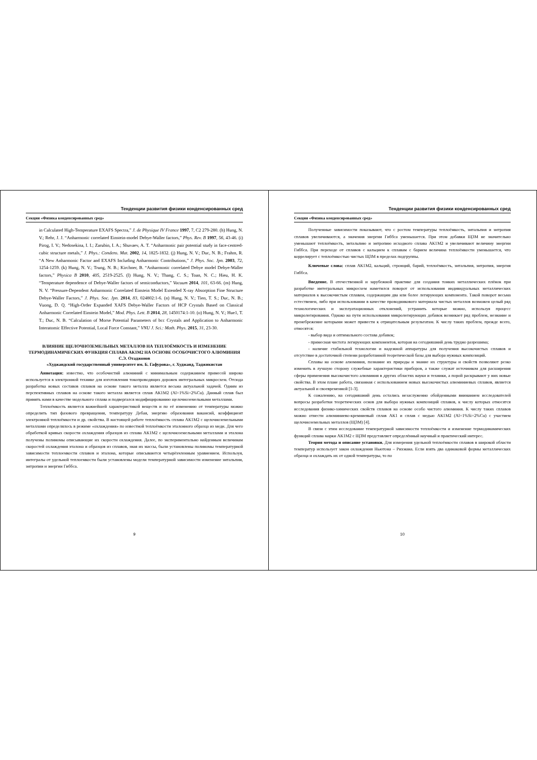Тенденции развития физики конденсированных сред
Секция «Физика конденсированных сред»
in Calculated High-Temperature EXAFS Spectra,” J. de Physique IV France 1997, 7, C2 279-280. (h) Hung, N. V.; Rehr, J. J. “Anharmonic correlated Einstein-model Debye-Waller factors,” Phys. Rev. B 1997, 56, 43-46. (i) Pirog, I. V.; Nedosekina, I. I.; Zarubin, I. A.; Shuvaev, A. T. “Anharmonic pair potential study in face-centred-cubic structure metals,” J. Phys.: Condens. Mat. 2002, 14, 1825-1832. (j) Hung, N. V.; Duc, N. B.; Frahm, R. “A New Anharmonic Factor and EXAFS Including Anharmonic Contributions,” J. Phys. Soc. Jpn. 2003, 72, 1254-1259. (k) Hung, N. V.; Trung, N. B.; Kirchner, B. “Anharmonic correlated Debye model Debye-Waller factors,” Physica B 2010, 405, 2519-2525. (l) Hung, N. V.; Thang, C. S.; Toan, N. C.; Hieu, H. K. “Temperature dependence of Debye-Waller factors of semiconductors,” Vacuum 2014, 101, 63-66. (m) Hung, N. V. “Pressure-Dependent Anharmonic Correlated Einstein Model Extended X-ray Absorption Fine Structure Debye-Waller Factors,” J. Phys. Soc. Jpn. 2014, 83, 024802:1-6. (n) Hung, N. V.; Tien, T. S.; Duc, N. B.; Vuong, D. Q. “High-Order Expanded XAFS Debye-Waller Factors of HCP Crystals Based on Classical Anharmonic Correlated Einstein Model,” Mod. Phys. Lett. B 2014, 28, 1450174:1-10. (o) Hung, N. V.; Hue1, T. T.; Duc, N. B. “Calculation of Morse Potential Parameters of bcc Crystals and Application to Anharmonic Interatomic Effective Potential, Local Force Constant,” VNU J. Sci.: Math. Phys. 2015, 31, 23-30.
ВЛИЯНИЕ ЩЕЛОЧНОЗЕМЕЛЬНЫХ МЕТАЛЛОВ НА ТЕПЛОЁМКОСТЬ И ИЗМЕНЕНИЕ ТЕРМОДИНАМИЧЕСКИХ ФУНКЦИЯ СПЛАВА АК1М2 НА ОСНОВЕ ОСОБОЧИСТОГО АЛЮМИНИЯ
С.Э. Отаджонов
«Худжандский государственный университет им. Б. Гафурова», г. Худжанд, Таджикистан
Аннотация: известно, что особочистий алюминий с минимальным содержанием примесей широко используется в электронной технике для изготовления токопроводящих дорожек интегральных микросхем. Отсюда разработка новых составов сплавов на основе такого металла является весьма актуальной задачей. Одним из перспективных сплавов на основе такого металла является сплав АК1М2 (Al+1%Si+2%Cu). Данный сплав был принять нами в качестве модельного сплава и подвергался модифицированию щелочноземельными металлами.
Теплоёмкость является важнейшей характеристикой веществ и по её изменению от температуры можно определить тип фазового превращения, температуру Дебая, энергию образования вакансий, коэффициент электронной теплоёмкости и др. свойства. В настоящей работе теплоёмкость сплава АК1М2 с щелочноземельными металлами определялось в режиме «охлаждения» по известной теплоёмкости эталонного образца из меди. Для чего обработкой кривых скорости охлаждения образцов из сплава АК1М2 с щелочноземельными металлами и эталона получены полиномы описывающие их скорости охлаждения. Далее, по экспериментально найденным величинам скоростей охлаждения эталона и образцов из сплавов, зная их массы, были установлены полиномы температурной зависимости теплоемкости сплавов и эталона, которые описываются четырёхчленным уравнением. Используя, интегралы от удельной теплоемкости были установлены модели температурной зависимости изменение энтальпии, энтропии и энергии Гиббса.
9
Тенденции развития физики конденсированных сред
Секция «Физика конденсированных сред»
Полученные зависимости показывают, что с ростом температуры теплоёмкость, энтальпия и энтропия сплавов увеличиваются, а значения энергии Гиббса уменьшается. При этом добавки ЩЗМ не значительно уменьшают теплоёмкость, энтальпию и энтропию исходного сплава АК1М2 и увеличивают величину энергии Гиббса. При переходе от сплавов с кальцием к сплавам с барием величина теплоёмкости уменьшается, что коррелирует с теплоёмкостью чистых ЩЗМ в пределах подгруппы.
Ключевые слова: сплав АК1М2, кальций, стронций, барий, теплоёмкость, энтальпия, энтропия, энергия Гиббса.
Введение. В отечественной и зарубежной практике для создания тонких металлических плёнок при разработке интегральных микросхем наметился поворот от использования индивидуальных металлических материалов к высокочистым сплавам, содержащим два или более легирующих компонента. Такой поворот весьма естественен, либо при использовании в качестве проводникового материала чистых металлов возможен целый ряд технологических и эксплуатационных отклонений, устранить которые можно, используя процесс микролегирования. Однако на пути использования микролегирующих добавок возникает ряд проблем, незнание и пренебрежение которыми может привести к отрицательным результатам. К числу таких проблем, прежде всего, относятся:
- выбор вида и оптимального состава добавок;
- примесная чистота легирующих компонентов, которая на сегодняшний день трудно разрешима;
- наличие стабильной технологии и надежной аппаратуры для получения высокочистых сплавов и отсутствие в достаточной степени разработанной теоретической базы для выбора нужных композиций.
Сплавы на основе алюминия, познание их природы и знание их структуры и свойств позволяют резко изменить в лучшую сторону служебные характеристики приборов, а также служат источником для расширения сферы применения высокочистого алюминия в других областях науки и техники, а порой раскрывают у них новые свойства. В этом плане работа, связанная с использованием новых высокочистых алюминиевых сплавов, является актуальной и своевременной [1-3].
К сожалению, на сегодняшний день остались незаслуженно обойденными вниманием исследователей вопросы разработки теоретических основ для выбора нужных композиций сплавов, к числу которых относятся исследования физико-химических свойств сплавов на основе особо чистого алюминия. К числу таких сплавов можно отнести алюминиево-кремниевый сплав АК1 и сплав с медью АК1М2 (Al+1%Si+2%Cu) с участием щелочноземельных металлов (ЩЗМ) [4].
В связи с этим исследование температурной зависимости теплоёмкости и изменение термодинамических функций сплава марки АК1М2 с ЩЗМ представляет определённый научный и практический интерес.
Теория метода и описание установки. Для измерения удельной теплоёмкости сплавов в широкой области температур использует закон охлаждения Ньютона – Рихмана. Если взять два одинаковой формы металлических образца и охлаждать их от одной температуры, то по
10